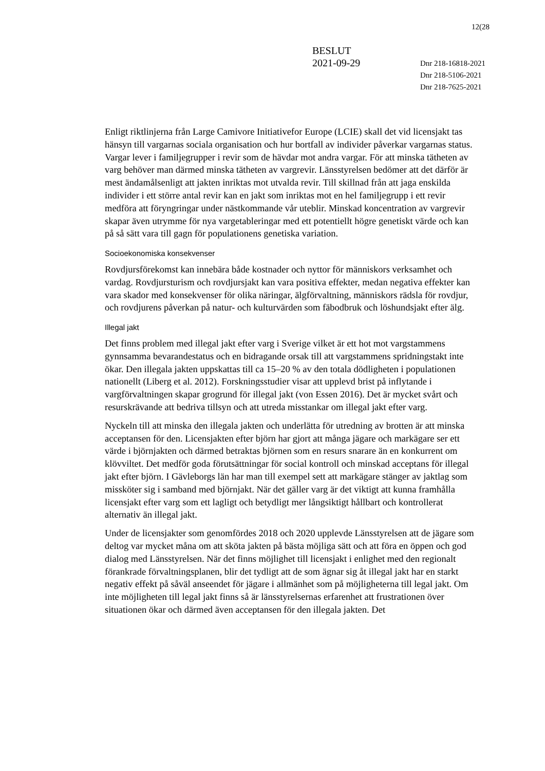12(28
BESLUT
2021-09-29
Dnr 218-16818-2021
Dnr 218-5106-2021
Dnr 218-7625-2021
Enligt riktlinjerna från Large Camivore Initiativefor Europe (LCIE) skall det vid licensjakt tas hänsyn till vargarnas sociala organisation och hur bortfall av individer påverkar vargarnas status. Vargar lever i familjegrupper i revir som de hävdar mot andra vargar. För att minska tätheten av varg behöver man därmed minska tätheten av vargrevir. Länsstyrelsen bedömer att det därför är mest ändamålsenligt att jakten inriktas mot utvalda revir. Till skillnad från att jaga enskilda individer i ett större antal revir kan en jakt som inriktas mot en hel familjegrupp i ett revir medföra att föryngringar under nästkommande vår uteblir. Minskad koncentration av vargrevir skapar även utrymme för nya vargetableringar med ett potentiellt högre genetiskt värde och kan på så sätt vara till gagn för populationens genetiska variation.
Socioekonomiska konsekvenser
Rovdjursförekomst kan innebära både kostnader och nyttor för människors verksamhet och vardag. Rovdjursturism och rovdjursjakt kan vara positiva effekter, medan negativa effekter kan vara skador med konsekvenser för olika näringar, älgförvaltning, människors rädsla för rovdjur, och rovdjurens påverkan på natur- och kulturvärden som fäbodbruk och löshundsjakt efter älg.
Illegal jakt
Det finns problem med illegal jakt efter varg i Sverige vilket är ett hot mot vargstammens gynnsamma bevarandestatus och en bidragande orsak till att vargstammens spridningstakt inte ökar. Den illegala jakten uppskattas till ca 15–20 % av den totala dödligheten i populationen nationellt (Liberg et al. 2012). Forskningsstudier visar att upplevd brist på inflytande i vargförvaltningen skapar grogrund för illegal jakt (von Essen 2016). Det är mycket svårt och resurskrävande att bedriva tillsyn och att utreda misstankar om illegal jakt efter varg.
Nyckeln till att minska den illegala jakten och underlätta för utredning av brotten är att minska acceptansen för den. Licensjakten efter björn har gjort att många jägare och markägare ser ett värde i björnjakten och därmed betraktas björnen som en resurs snarare än en konkurrent om klövviltet. Det medför goda förutsättningar för social kontroll och minskad acceptans för illegal jakt efter björn. I Gävleborgs län har man till exempel sett att markägare stänger av jaktlag som missköter sig i samband med björnjakt. När det gäller varg är det viktigt att kunna framhålla licensjakt efter varg som ett lagligt och betydligt mer långsiktigt hållbart och kontrollerat alternativ än illegal jakt.
Under de licensjakter som genomfördes 2018 och 2020 upplevde Länsstyrelsen att de jägare som deltog var mycket måna om att sköta jakten på bästa möjliga sätt och att föra en öppen och god dialog med Länsstyrelsen. När det finns möjlighet till licensjakt i enlighet med den regionalt förankrade förvaltningsplanen, blir det tydligt att de som ägnar sig åt illegal jakt har en starkt negativ effekt på såväl anseendet för jägare i allmänhet som på möjligheterna till legal jakt. Om inte möjligheten till legal jakt finns så är länsstyrelsernas erfarenhet att frustrationen över situationen ökar och därmed även acceptansen för den illegala jakten. Det